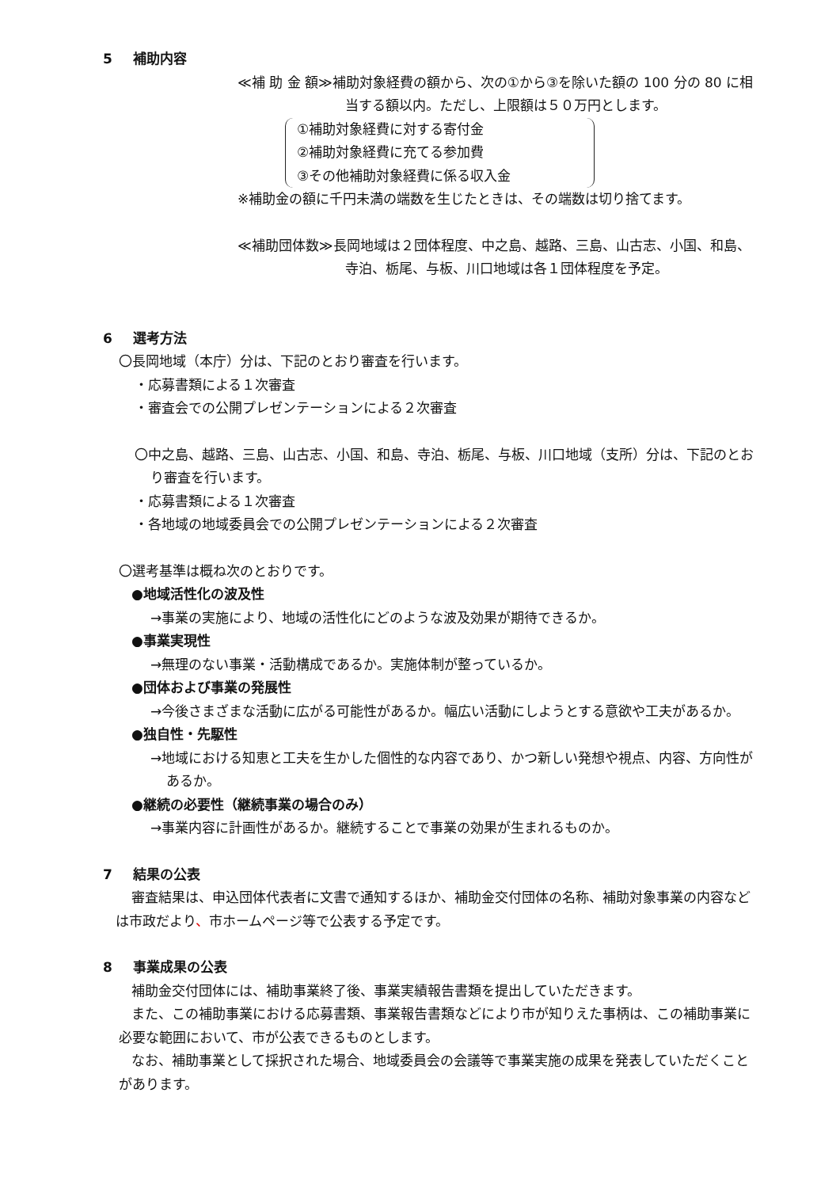5 補助内容
≪補 助 金 額≫補助対象経費の額から、次の①から③を除いた額の 100 分の 80 に相当する額以内。ただし、上限額は５０万円とします。
①補助対象経費に対する寄付金
②補助対象経費に充てる参加費
③その他補助対象経費に係る収入金
※補助金の額に千円未満の端数を生じたときは、その端数は切り捨てます。
≪補助団体数≫長岡地域は２団体程度、中之島、越路、三島、山古志、小国、和島、寺泊、栃尾、与板、川口地域は各１団体程度を予定。
6 選考方法
〇長岡地域（本庁）分は、下記のとおり審査を行います。
・応募書類による１次審査
・審査会での公開プレゼンテーションによる２次審査
〇中之島、越路、三島、山古志、小国、和島、寺泊、栃尾、与板、川口地域（支所）分は、下記のとおり審査を行います。
・応募書類による１次審査
・各地域の地域委員会での公開プレゼンテーションによる２次審査
〇選考基準は概ね次のとおりです。
●地域活性化の波及性
→事業の実施により、地域の活性化にどのような波及効果が期待できるか。
●事業実現性
→無理のない事業・活動構成であるか。実施体制が整っているか。
●団体および事業の発展性
→今後さまざまな活動に広がる可能性があるか。幅広い活動にしようとする意欲や工夫があるか。
●独自性・先駆性
→地域における知恵と工夫を生かした個性的な内容であり、かつ新しい発想や視点、内容、方向性があるか。
●継続の必要性（継続事業の場合のみ）
→事業内容に計画性があるか。継続することで事業の効果が生まれるものか。
7 結果の公表
審査結果は、申込団体代表者に文書で通知するほか、補助金交付団体の名称、補助対象事業の内容などは市政だより、市ホームページ等で公表する予定です。
8 事業成果の公表
補助金交付団体には、補助事業終了後、事業実績報告書類を提出していただきます。
また、この補助事業における応募書類、事業報告書類などにより市が知りえた事柄は、この補助事業に必要な範囲において、市が公表できるものとします。
なお、補助事業として採択された場合、地域委員会の会議等で事業実施の成果を発表していただくことがあります。